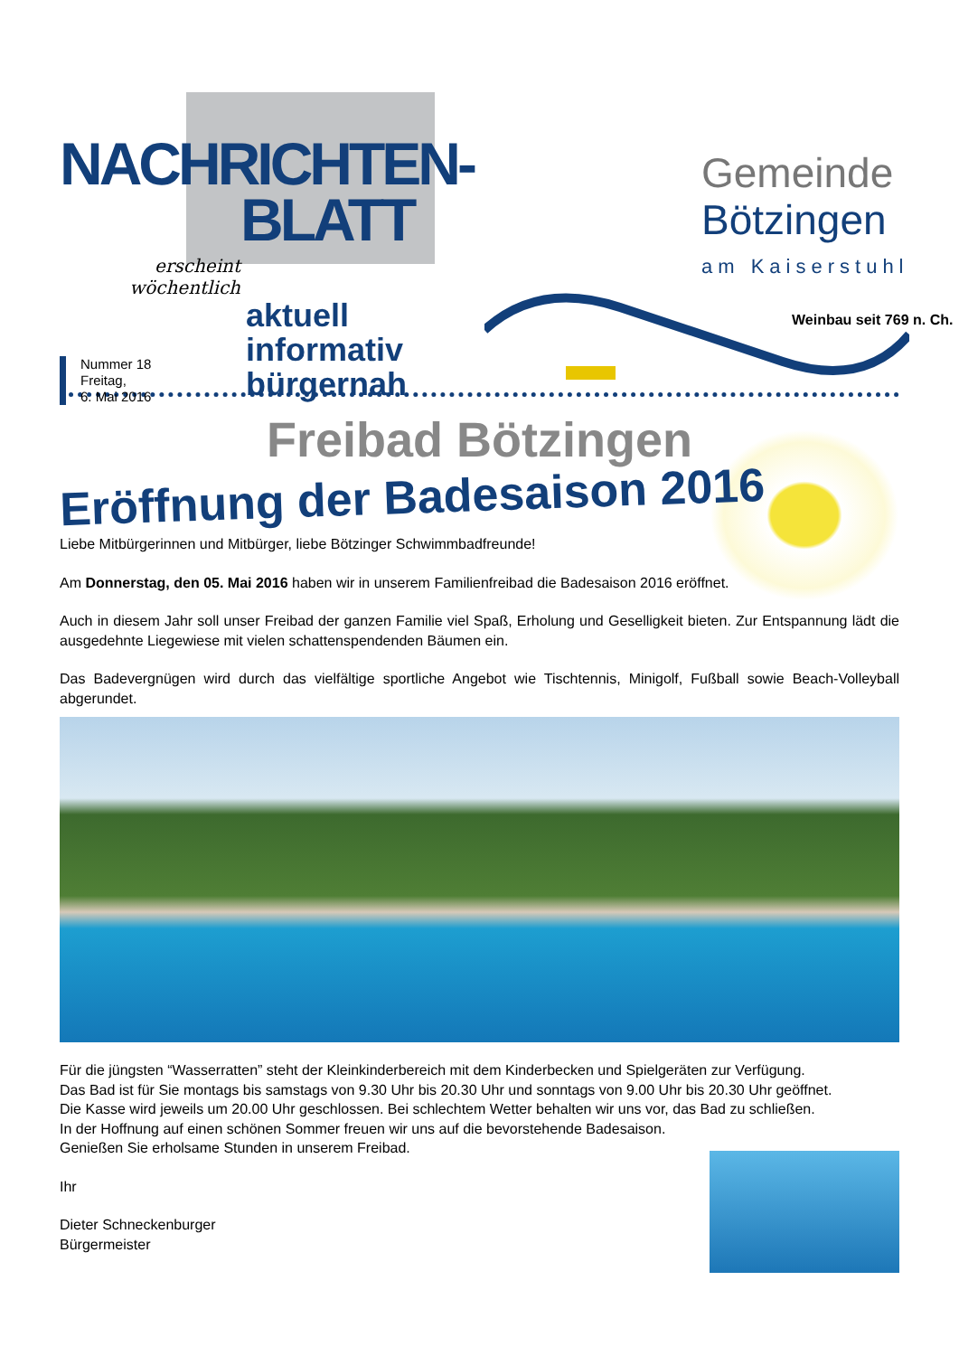NACHRICHTEN-
BLATT
erscheint wöchentlich
aktuell
informativ
bürgernah
Nummer 18
Freitag,
6. Mai 2016
Gemeinde
Bötzingen
am Kaiserstuhl
Weinbau seit 769 n. Ch.
Freibad Bötzingen
Eröffnung der Badesaison 2016
Liebe Mitbürgerinnen und Mitbürger, liebe Bötzinger Schwimmbadfreunde!
Am Donnerstag, den 05. Mai 2016 haben wir in unserem Familienfreibad die Badesaison 2016 eröffnet.
Auch in diesem Jahr soll unser Freibad der ganzen Familie viel Spaß, Erholung und Geselligkeit bieten. Zur Entspannung lädt die ausgedehnte Liegewiese mit vielen schattenspendenden Bäumen ein.
Das Badevergnügen wird durch das vielfältige sportliche Angebot wie Tischtennis, Minigolf, Fußball sowie Beach-Volleyball abgerundet.
Für die jüngsten “Wasserratten” steht der Kleinkinderbereich mit dem Kinderbecken und Spielgeräten zur Verfügung.
Das Bad ist für Sie montags bis samstags von 9.30 Uhr bis 20.30 Uhr und sonntags von 9.00 Uhr bis 20.30 Uhr geöffnet.
Die Kasse wird jeweils um 20.00 Uhr geschlossen. Bei schlechtem Wetter behalten wir uns vor, das Bad zu schließen.
In der Hoffnung auf einen schönen Sommer freuen wir uns auf die bevorstehende Badesaison.
Genießen Sie erholsame Stunden in unserem Freibad.
Ihr
Dieter Schneckenburger
Bürgermeister